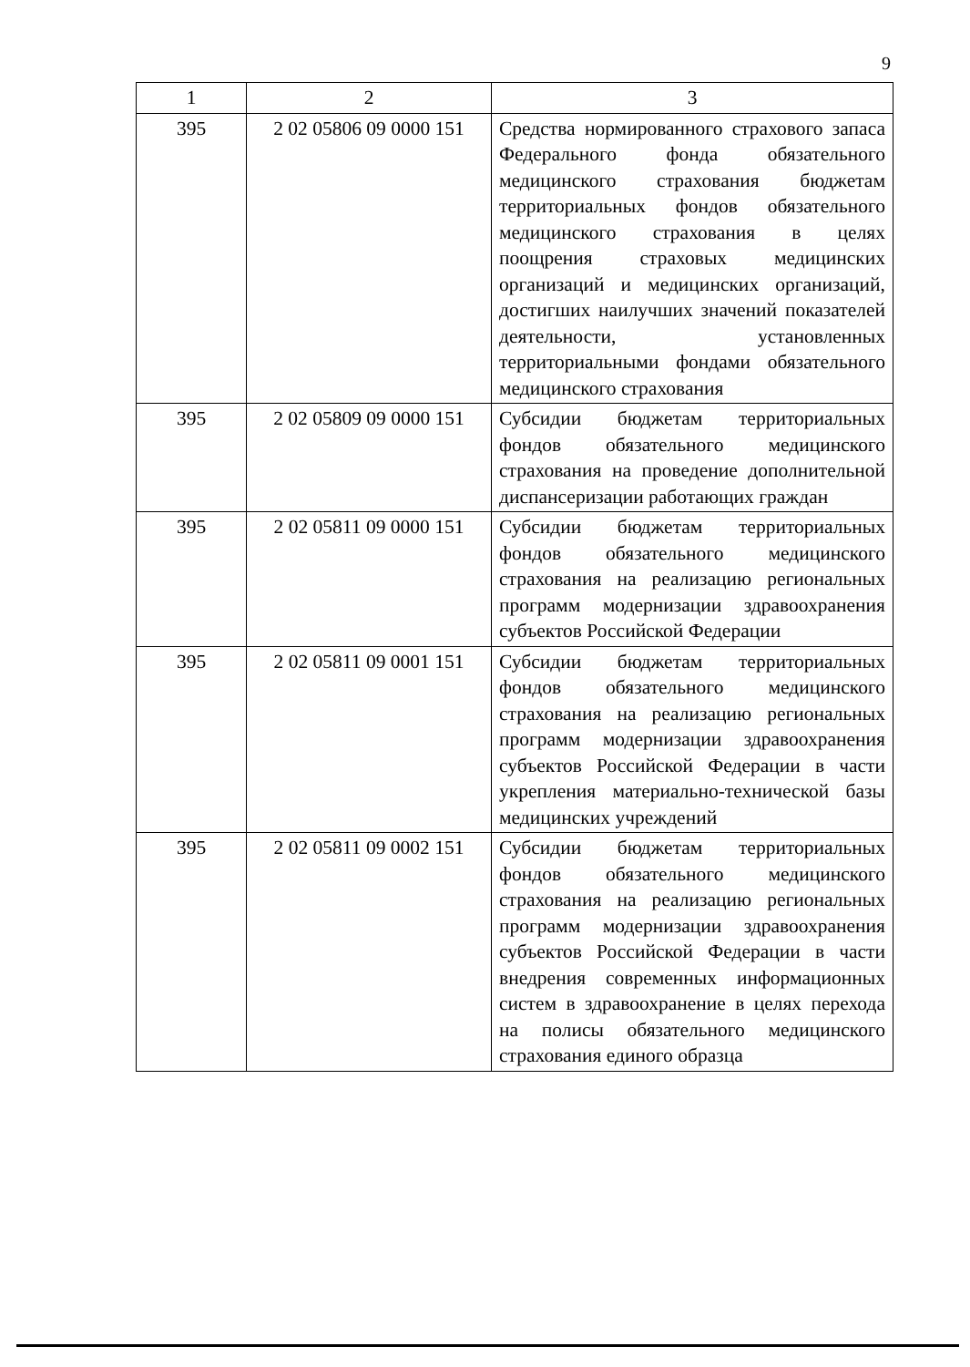9
| 1 | 2 | 3 |
| 395 | 2 02 05806 09 0000 151 | Средства нормированного страхового запаса Федерального фонда обязательного медицинского страхования бюджетам территориальных фондов обязательного медицинского страхования в целях поощрения страховых медицинских организаций и медицинских организаций, достигших наилучших значений показателей деятельности, установленных территориальными фондами обязательного медицинского страхования |
| 395 | 2 02 05809 09 0000 151 | Субсидии бюджетам территориальных фондов обязательного медицинского страхования на проведение дополнительной диспансеризации работающих граждан |
| 395 | 2 02 05811 09 0000 151 | Субсидии бюджетам территориальных фондов обязательного медицинского страхования на реализацию региональных программ модернизации здравоохранения субъектов Российской Федерации |
| 395 | 2 02 05811 09 0001 151 | Субсидии бюджетам территориальных фондов обязательного медицинского страхования на реализацию региональных программ модернизации здравоохранения субъектов Российской Федерации в части укрепления материально-технической базы медицинских учреждений |
| 395 | 2 02 05811 09 0002 151 | Субсидии бюджетам территориальных фондов обязательного медицинского страхования на реализацию региональных программ модернизации здравоохранения субъектов Российской Федерации в части внедрения современных информационных систем в здравоохранение в целях перехода на полисы обязательного медицинского страхования единого образца |